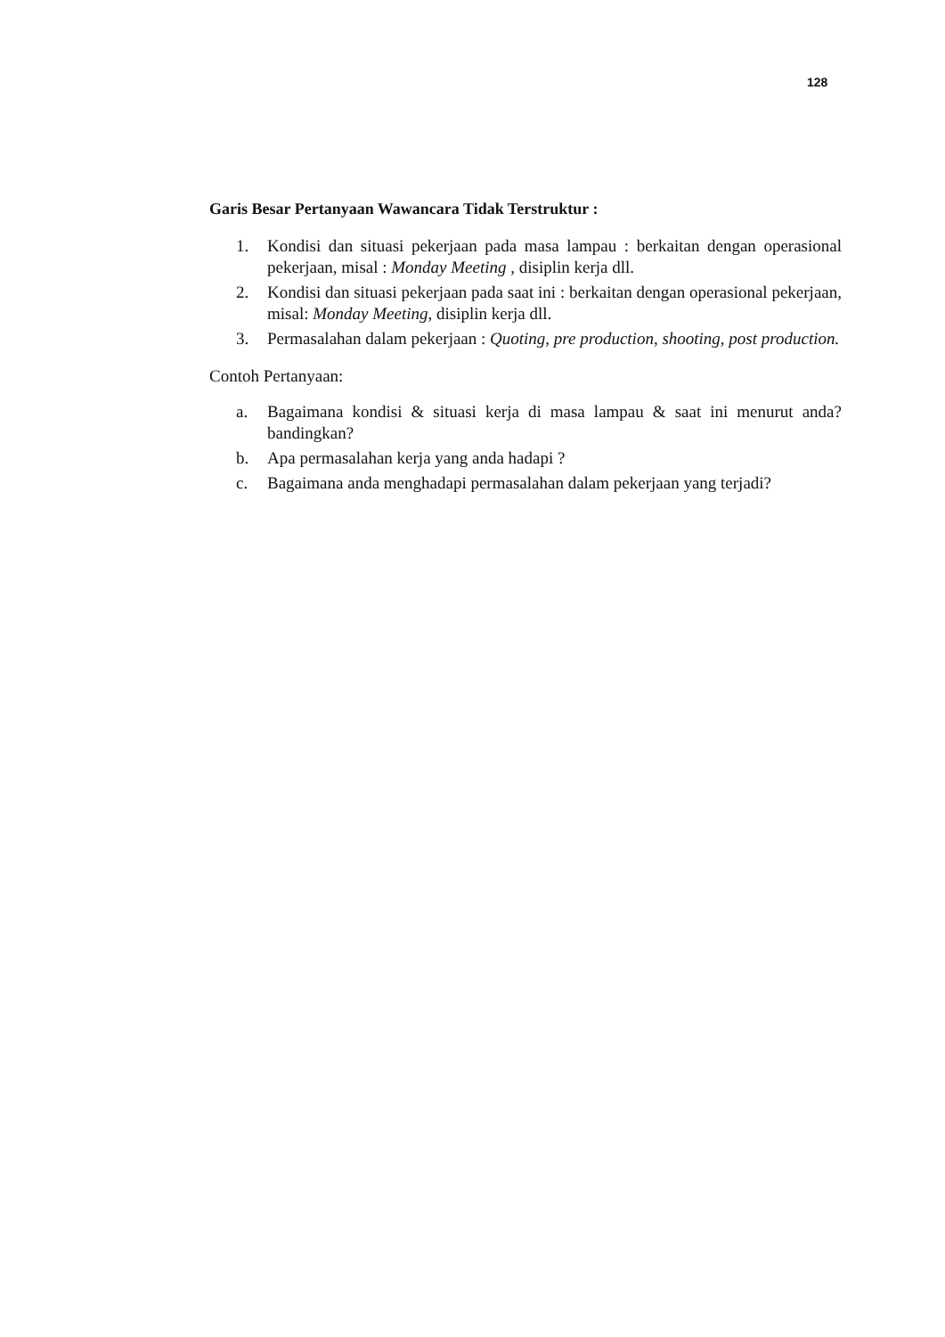128
Garis Besar Pertanyaan Wawancara Tidak Terstruktur :
1. Kondisi dan situasi pekerjaan pada masa lampau : berkaitan dengan operasional pekerjaan, misal : Monday Meeting , disiplin kerja dll.
2. Kondisi dan situasi pekerjaan pada saat ini : berkaitan dengan operasional pekerjaan, misal: Monday Meeting, disiplin kerja dll.
3. Permasalahan dalam pekerjaan : Quoting, pre production, shooting, post production.
Contoh Pertanyaan:
a. Bagaimana kondisi & situasi kerja di masa lampau & saat ini menurut anda?bandingkan?
b. Apa permasalahan kerja yang anda hadapi ?
c. Bagaimana anda menghadapi permasalahan dalam pekerjaan yang terjadi?